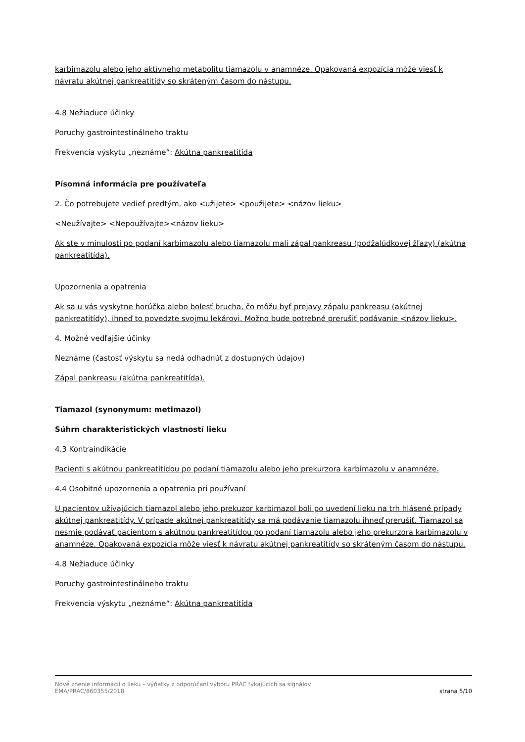karbimazolu alebo jeho aktívneho metabolitu tiamazolu v anamnéze. Opakovaná expozícia môže viesť k návratu akútnej pankreatitídy so skráteným časom do nástupu.
4.8 Nežiaduce účinky
Poruchy gastrointestinálneho traktu
Frekvencia výskytu „neznáme“: Akútna pankreatitída
Písomná informácia pre používateľa
2. Čo potrebujete vedieť predtým, ako <užijete> <použijete> <názov lieku>
<Neužívajte> <Nepoužívajte><názov lieku>
Ak ste v minulosti po podaní karbimazolu alebo tiamazolu mali zápal pankreasu (podžalúdkovej žľazy) (akútna pankreatitída).
Upozornenia a opatrenia
Ak sa u vás vyskytne horúčka alebo bolesť brucha, čo môžu byť prejavy zápalu pankreasu (akútnej pankreatitídy), ihneď to povedzte svojmu lekárovi. Možno bude potrebné prerušiť podávanie <názov lieku>.
4. Možné vedľajšie účinky
Neznáme (častosť výskytu sa nedá odhadnúť z dostupných údajov)
Zápal pankreasu (akútna pankreatitída).
Tiamazol (synonymum: metimazol)
Súhrn charakteristických vlastností lieku
4.3 Kontraindikácie
Pacienti s akútnou pankreatitídou po podaní tiamazolu alebo jeho prekurzora karbimazolu v anamnéze.
4.4 Osobitné upozornenia a opatrenia pri používaní
U pacientov užívajúcich tiamazol alebo jeho prekuzor karbimazol boli po uvedení lieku na trh hlásené prípady akútnej pankreatitídy. V prípade akútnej pankreatitídy sa má podávanie tiamazolu ihneď prerušiť. Tiamazol sa nesmie podávať pacientom s akútnou pankreatitídou po podaní tiamazolu alebo jeho prekurzora karbimazolu v anamnéze. Opakovaná expozícia môže viesť k návratu akútnej pankreatitídy so skráteným časom do nástupu.
4.8 Nežiaduce účinky
Poruchy gastrointestinálneho traktu
Frekvencia výskytu „neznáme“: Akútna pankreatitída
Nové znenie informácií o lieku – výňatky z odporúčaní výboru PRAC týkajúcich sa signálov
EMA/PRAC/860355/2018 strana 5/10